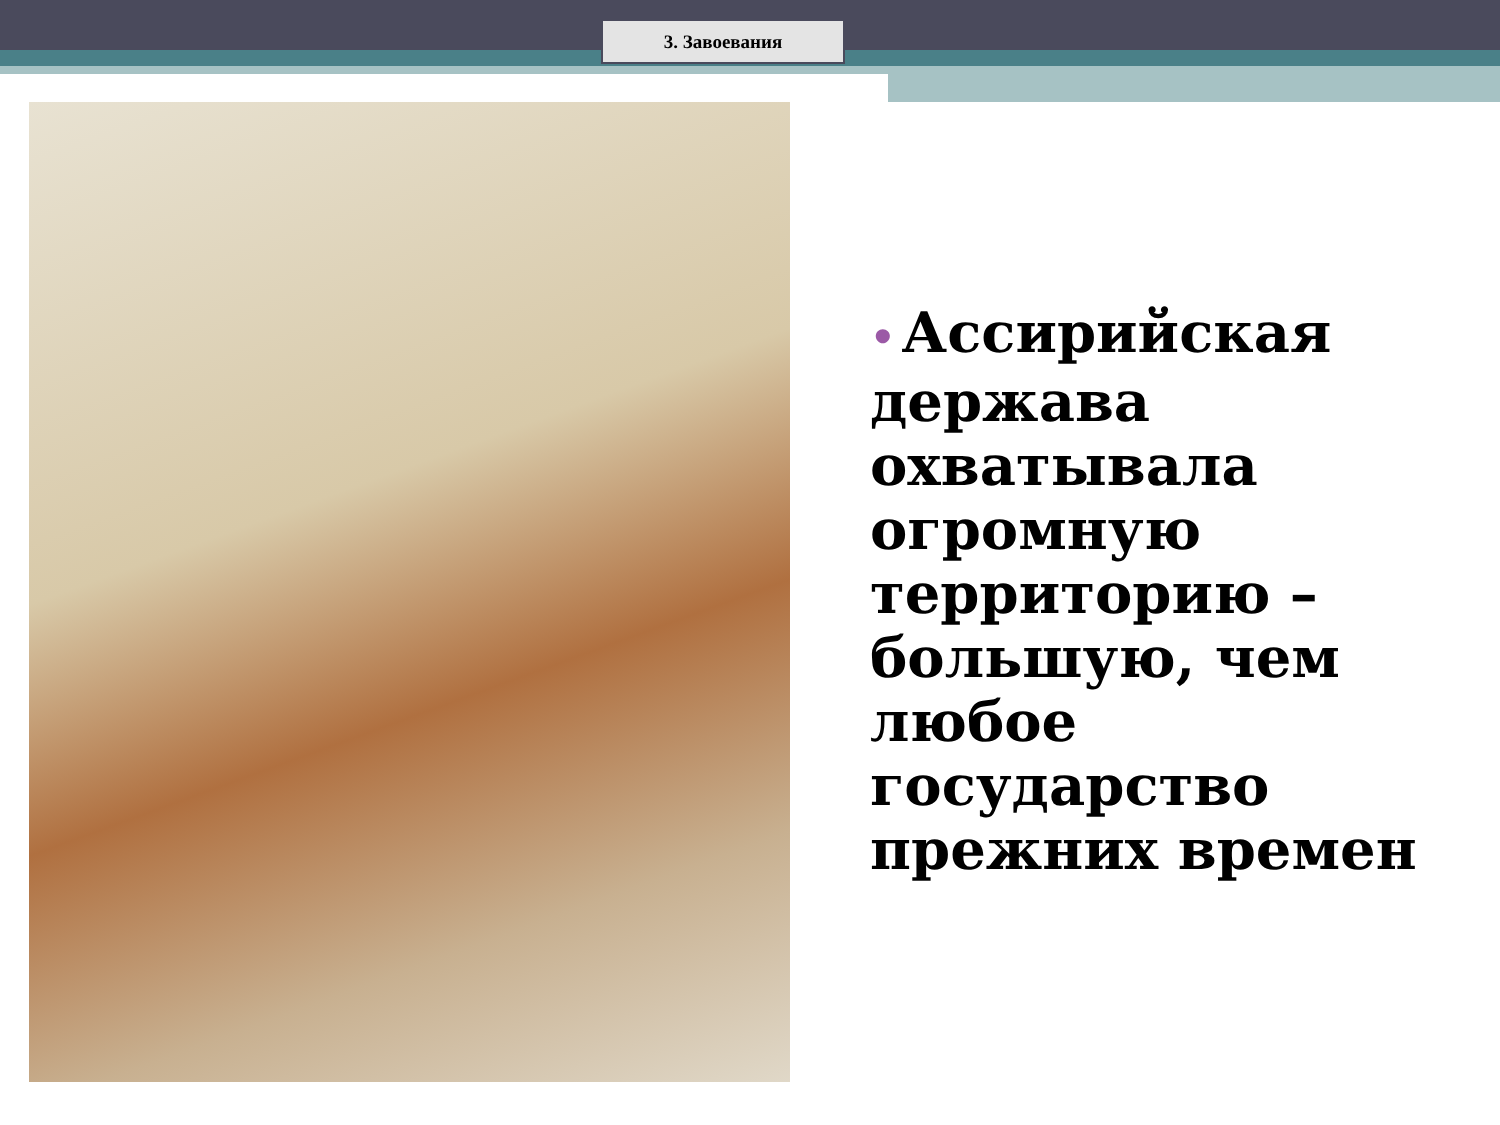3. Завоевания
• Ассирийская держава охватывала огромную территорию – большую, чем любое государство прежних времен